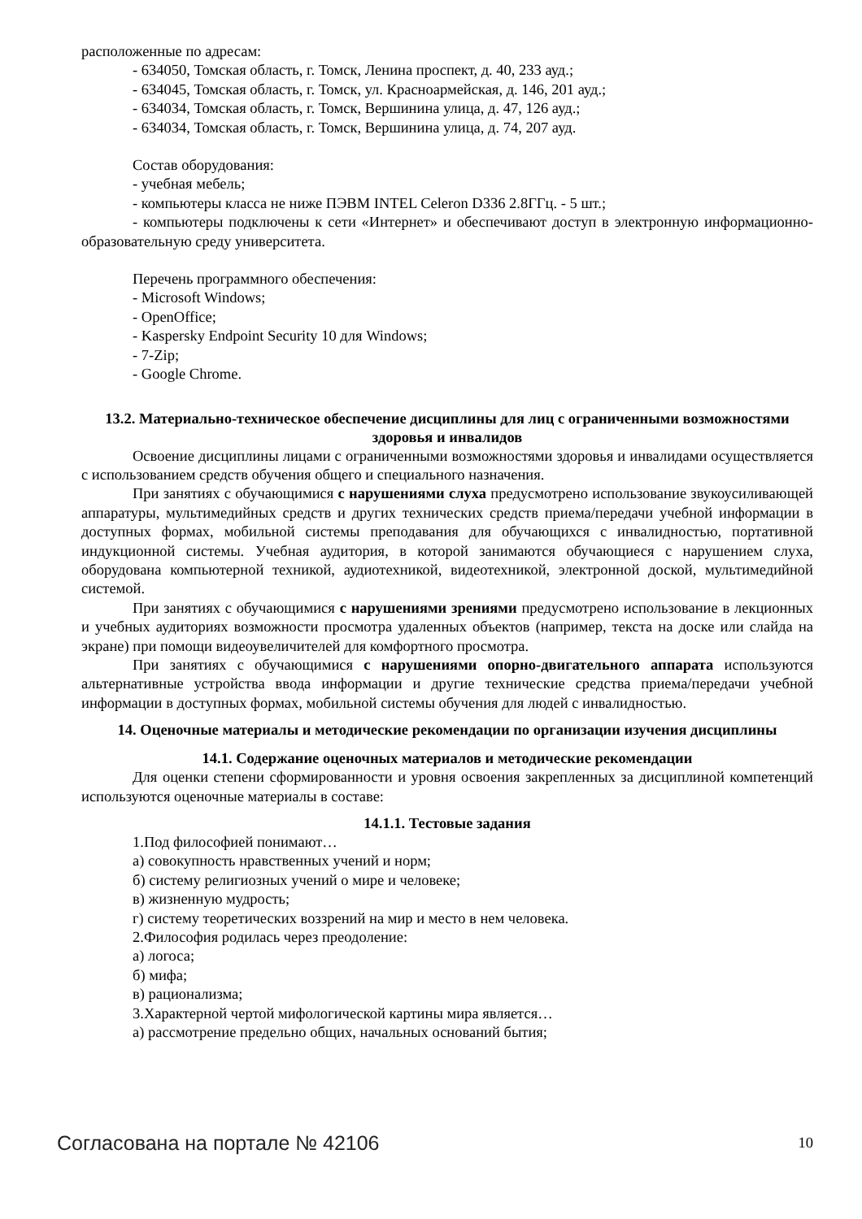расположенные по адресам:
- 634050, Томская область, г. Томск, Ленина проспект, д. 40, 233 ауд.;
- 634045, Томская область, г. Томск, ул. Красноармейская, д. 146, 201 ауд.;
- 634034, Томская область, г. Томск, Вершинина улица, д. 47, 126 ауд.;
- 634034, Томская область, г. Томск, Вершинина улица, д. 74, 207 ауд.
Состав оборудования:
- учебная мебель;
- компьютеры класса не ниже ПЭВМ INTEL Celeron D336 2.8ГГц. - 5 шт.;
- компьютеры подключены к сети «Интернет» и обеспечивают доступ в электронную информационно-образовательную среду университета.
Перечень программного обеспечения:
- Microsoft Windows;
- OpenOffice;
- Kaspersky Endpoint Security 10 для Windows;
- 7-Zip;
- Google Chrome.
13.2. Материально-техническое обеспечение дисциплины для лиц с ограниченными возможностями здоровья и инвалидов
Освоение дисциплины лицами с ограниченными возможностями здоровья и инвалидами осуществляется с использованием средств обучения общего и специального назначения.
При занятиях с обучающимися с нарушениями слуха предусмотрено использование звукоусиливающей аппаратуры, мультимедийных средств и других технических средств приема/передачи учебной информации в доступных формах, мобильной системы преподавания для обучающихся с инвалидностью, портативной индукционной системы. Учебная аудитория, в которой занимаются обучающиеся с нарушением слуха, оборудована компьютерной техникой, аудиотехникой, видеотехникой, электронной доской, мультимедийной системой.
При занятиях с обучающимися с нарушениями зрениями предусмотрено использование в лекционных и учебных аудиториях возможности просмотра удаленных объектов (например, текста на доске или слайда на экране) при помощи видеоувеличителей для комфортного просмотра.
При занятиях с обучающимися с нарушениями опорно-двигательного аппарата используются альтернативные устройства ввода информации и другие технические средства приема/передачи учебной информации в доступных формах, мобильной системы обучения для людей с инвалидностью.
14. Оценочные материалы и методические рекомендации по организации изучения дисциплины
14.1. Содержание оценочных материалов и методические рекомендации
Для оценки степени сформированности и уровня освоения закрепленных за дисциплиной компетенций используются оценочные материалы в составе:
14.1.1. Тестовые задания
1.Под философией понимают…
а) совокупность нравственных учений и норм;
б) систему религиозных учений о мире и человеке;
в) жизненную мудрость;
г) систему теоретических воззрений на мир и место в нем человека.
2.Философия родилась через преодоление:
а) логоса;
б) мифа;
в) рационализма;
3.Характерной чертой мифологической картины мира является…
а) рассмотрение предельно общих, начальных оснований бытия;
Согласована на портале № 42106 10